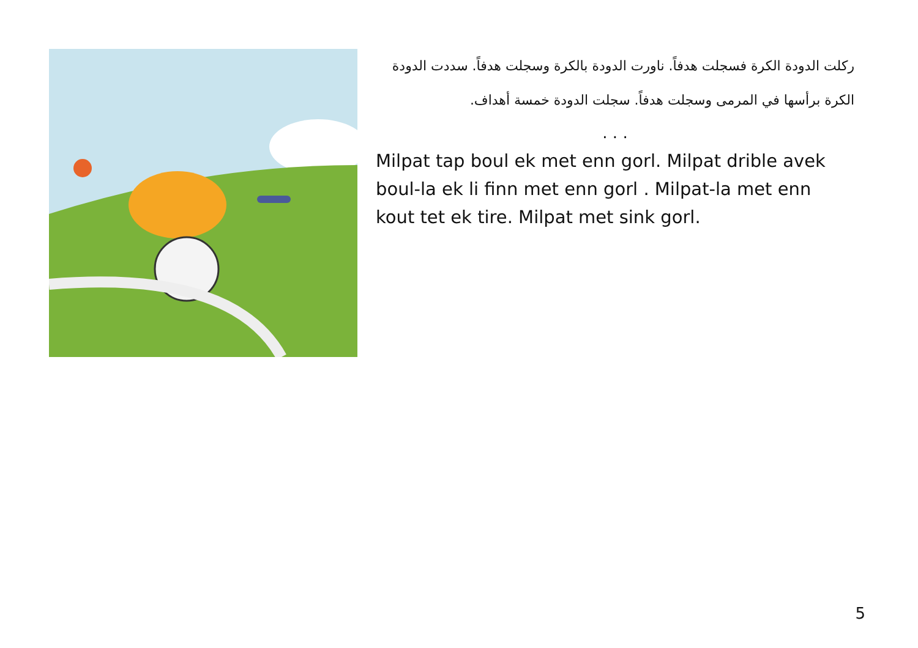ركلت الدودة الكرة فسجلت هدفاً. ناورت الدودة بالكرة وسجلت هدفاً. سددت الدودة الكرة برأسها في المرمى وسجلت هدفاً. سجلت الدودة خمسة أهداف.
. . .
Milpat tap boul ek met enn gorl. Milpat drible avek boul-la ek li finn met enn gorl . Milpat-la met enn kout tet ek tire. Milpat met sink gorl.
5